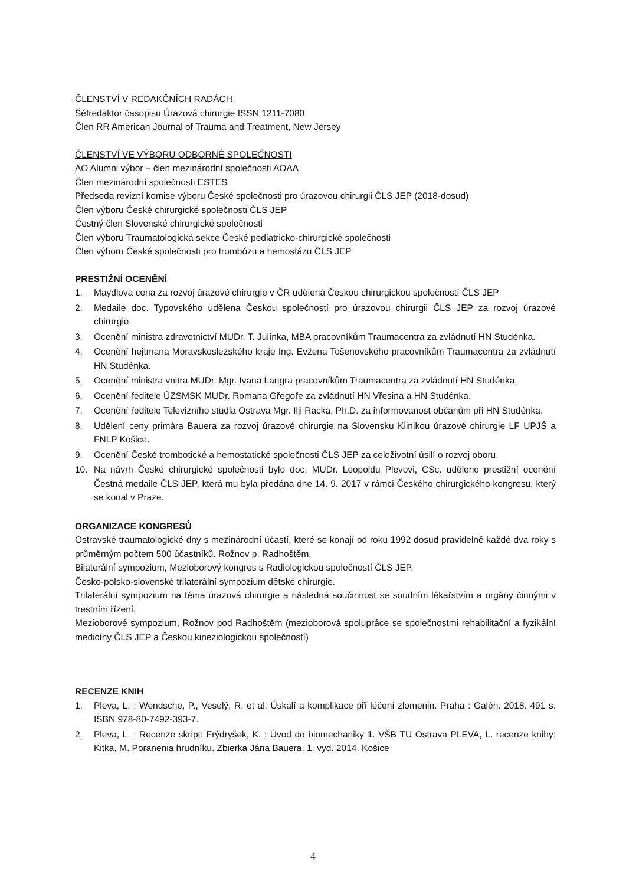ČLENSTVÍ V REDAKČNÍCH RADÁCH
Šéfredaktor časopisu Úrazová chirurgie ISSN 1211-7080
Člen RR American Journal of Trauma and Treatment, New Jersey
ČLENSTVÍ VE VÝBORU ODBORNÉ SPOLEČNOSTI
AO Alumni výbor – člen mezinárodní společnosti AOAA
Člen mezinárodní společnosti ESTES
Předseda revizní komise výboru České společnosti pro úrazovou chirurgii ČLS JEP (2018-dosud)
Člen výboru České chirurgické společnosti ČLS JEP
Ćestný člen Slovenské chirurgické společnosti
Člen výboru Traumatologická sekce České pediatricko-chirurgické společnosti
Člen výboru České společnosti pro trombózu a hemostázu ČLS JEP
PRESTIŽNÍ OCENĚNÍ
1. Maydlova cena za rozvoj úrazové chirurgie v ČR udělená Českou chirurgickou společností ČLS JEP
2. Medaile doc. Typovského udělena Českou společností pro úrazovou chirurgii ČLS JEP za rozvoj úrazové chirurgie.
3. Ocenění ministra zdravotnictví MUDr. T. Julínka, MBA pracovníkům Traumacentra za zvládnutí HN Studénka.
4. Ocenění hejtmana Moravskoslezského kraje Ing. Evžena Tošenovského pracovníkům Traumacentra za zvládnutí HN Studénka.
5. Ocenění ministra vnitra MUDr. Mgr. Ivana Langra pracovníkům Traumacentra za zvládnutí HN Studénka.
6. Ocenění ředitele ÚZSMSK MUDr. Romana Gřegoře za zvládnutí HN Vřesina a HN Studénka.
7. Ocenění ředitele Televizního studia Ostrava Mgr. Ilji Racka, Ph.D. za informovanost občanům při HN Studénka.
8. Udělení ceny primára Bauera za rozvoj úrazové chirurgie na Slovensku Klinikou úrazové chirurgie LF UPJŠ a FNLP Košice.
9. Ocenění České trombotické a hemostatické společnosti ČLS JEP za celoživotní úsilí o rozvoj oboru.
10. Na návrh České chirurgické společnosti bylo doc. MUDr. Leopoldu Plevovi, CSc. uděleno prestižní ocenění Čestná medaile ČLS JEP, která mu byla předána dne 14. 9. 2017 v rámci Českého chirurgického kongresu, který se konal v Praze.
ORGANIZACE KONGRESŮ
Ostravské traumatologické dny s mezinárodní účastí, které se konají od roku 1992 dosud pravidelně každé dva roky s průměrným počtem 500 účastníků. Rožnov p. Radhoštěm.
Bilaterální sympozium, Mezioborový kongres s Radiologickou společností ČLS JEP.
Česko-polsko-slovenské trilaterální sympozium dětské chirurgie.
Trilaterální sympozium na téma úrazová chirurgie a následná součinnost se soudním lékařstvím a orgány činnými v trestním řízení.
Mezioborové sympozium, Rožnov pod Radhoštěm (mezioborová spolupráce se společnostmi rehabilitační a fyzikální medicíny ČLS JEP a Českou kineziologickou společností)
RECENZE KNIH
1. Pleva, L. : Wendsche, P., Veselý, R. et al. Úskalí a komplikace při léčení zlomenin. Praha : Galén. 2018. 491 s. ISBN 978-80-7492-393-7.
2. Pleva, L. : Recenze skript: Frýdryšek, K. : Úvod do biomechaniky 1. VŠB TU Ostrava PLEVA, L. recenze knihy: Kitka, M. Poranenia hrudníku. Zbierka Jána Bauera. 1. vyd. 2014. Košice
4